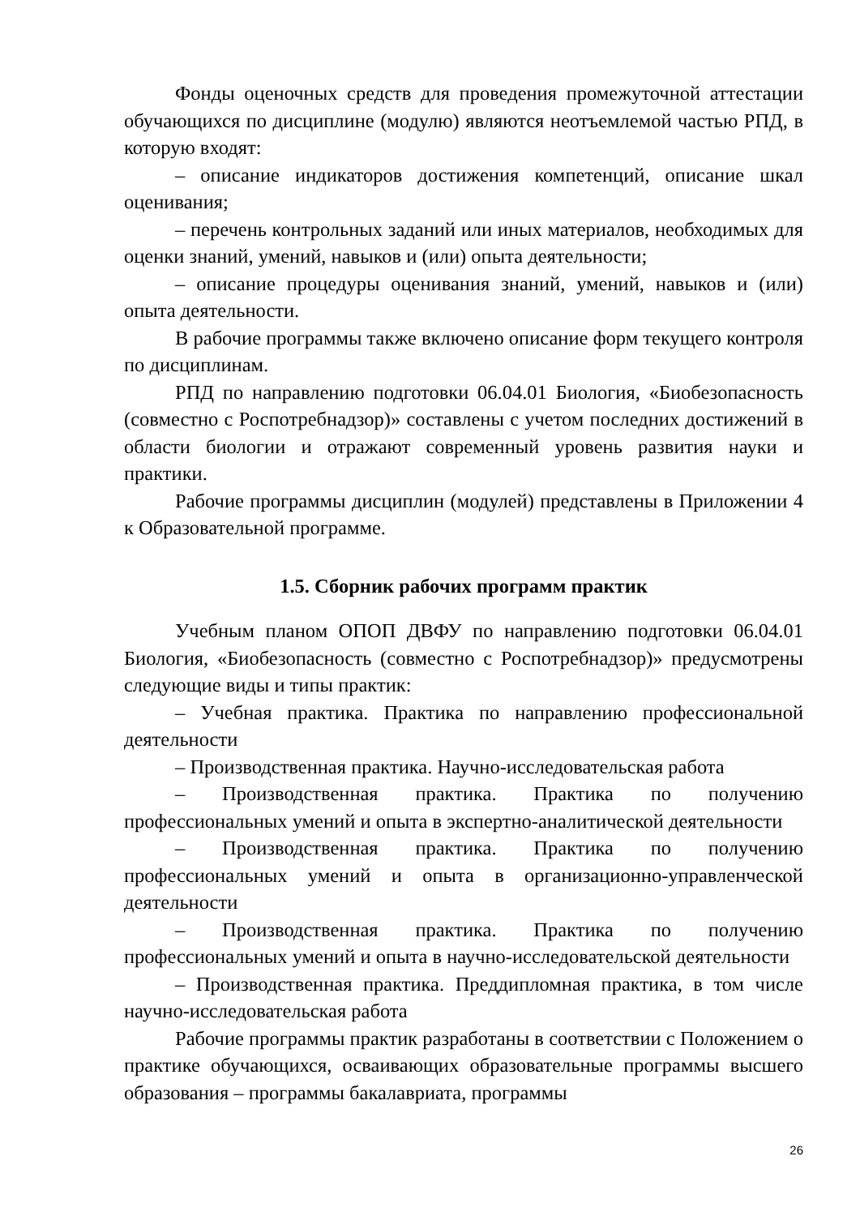Фонды оценочных средств для проведения промежуточной аттестации обучающихся по дисциплине (модулю) являются неотъемлемой частью РПД, в которую входят:
– описание индикаторов достижения компетенций, описание шкал оценивания;
– перечень контрольных заданий или иных материалов, необходимых для оценки знаний, умений, навыков и (или) опыта деятельности;
– описание процедуры оценивания знаний, умений, навыков и (или) опыта деятельности.
В рабочие программы также включено описание форм текущего контроля по дисциплинам.
РПД по направлению подготовки 06.04.01 Биология, «Биобезопасность (совместно с Роспотребнадзор)» составлены с учетом последних достижений в области биологии и отражают современный уровень развития науки и практики.
Рабочие программы дисциплин (модулей) представлены в Приложении 4 к Образовательной программе.
1.5. Сборник рабочих программ практик
Учебным планом ОПОП ДВФУ по направлению подготовки 06.04.01 Биология, «Биобезопасность (совместно с Роспотребнадзор)» предусмотрены следующие виды и типы практик:
– Учебная практика. Практика по направлению профессиональной деятельности
– Производственная практика. Научно-исследовательская работа
– Производственная практика. Практика по получению профессиональных умений и опыта в экспертно-аналитической деятельности
– Производственная практика. Практика по получению профессиональных умений и опыта в организационно-управленческой деятельности
– Производственная практика. Практика по получению профессиональных умений и опыта в научно-исследовательской деятельности
– Производственная практика. Преддипломная практика, в том числе научно-исследовательская работа
Рабочие программы практик разработаны в соответствии с Положением о практике обучающихся, осваивающих образовательные программы высшего образования – программы бакалавриата, программы
26